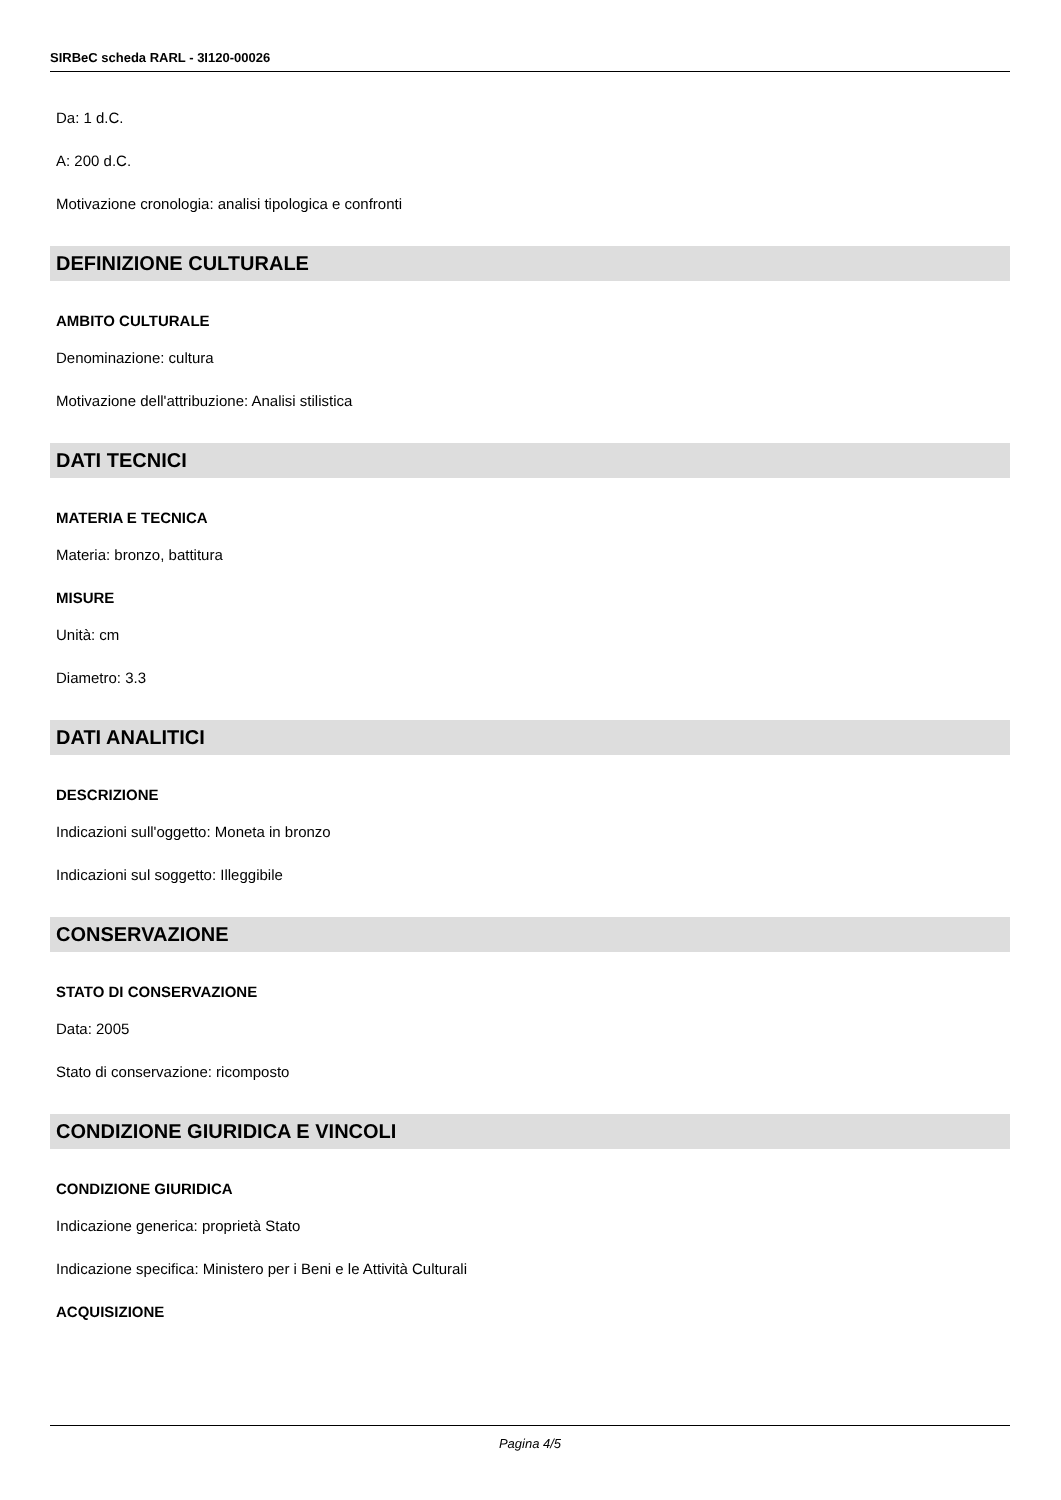SIRBeC scheda RARL - 3I120-00026
Da: 1 d.C.
A: 200 d.C.
Motivazione cronologia: analisi tipologica e confronti
DEFINIZIONE CULTURALE
AMBITO CULTURALE
Denominazione: cultura
Motivazione dell'attribuzione: Analisi stilistica
DATI TECNICI
MATERIA E TECNICA
Materia: bronzo, battitura
MISURE
Unità: cm
Diametro: 3.3
DATI ANALITICI
DESCRIZIONE
Indicazioni sull'oggetto: Moneta in bronzo
Indicazioni sul soggetto: Illeggibile
CONSERVAZIONE
STATO DI CONSERVAZIONE
Data: 2005
Stato di conservazione: ricomposto
CONDIZIONE GIURIDICA E VINCOLI
CONDIZIONE GIURIDICA
Indicazione generica: proprietà Stato
Indicazione specifica: Ministero per i Beni e le Attività Culturali
ACQUISIZIONE
Pagina 4/5